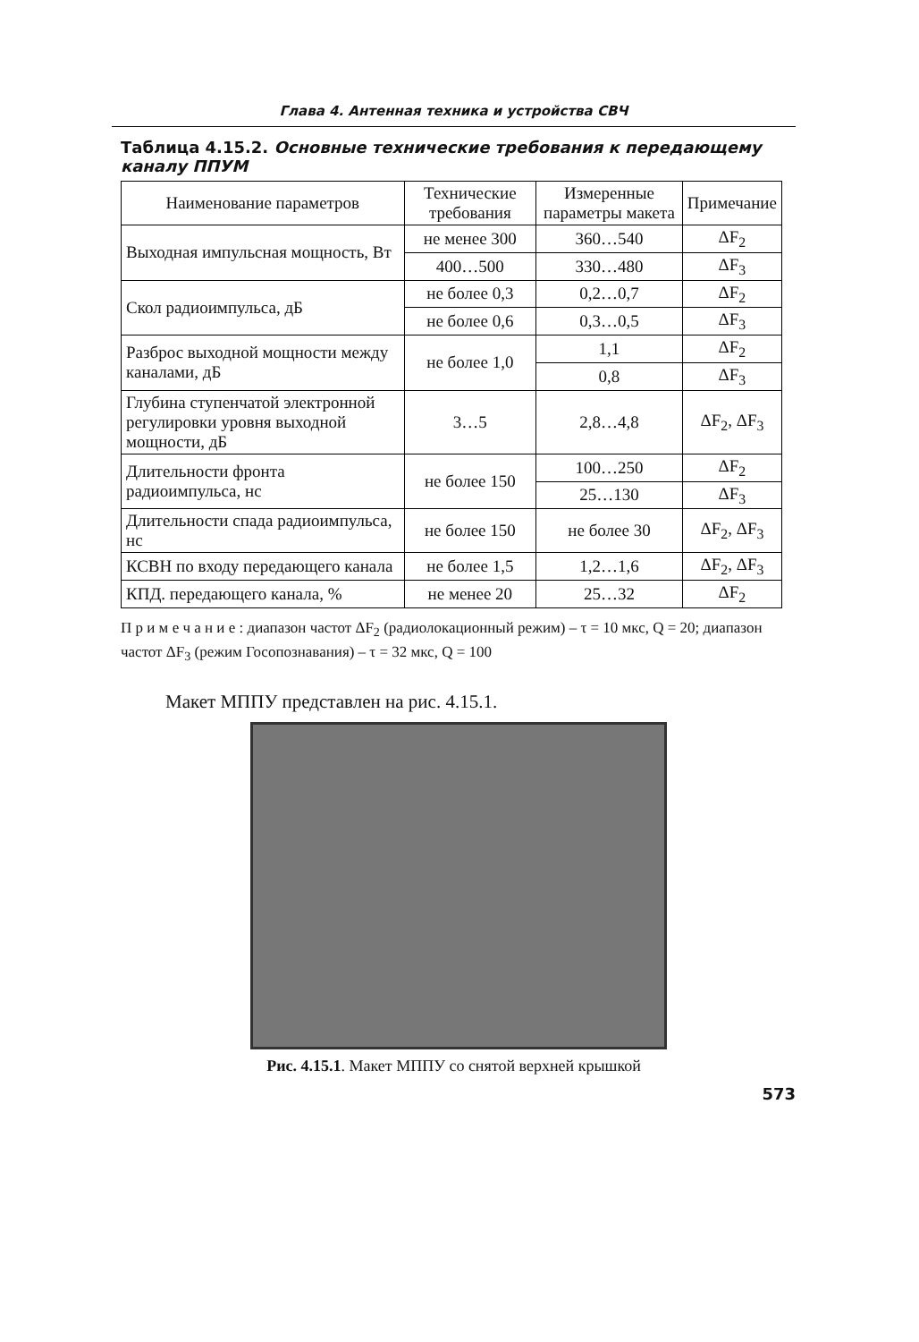Глава 4. Антенная техника и устройства СВЧ
Таблица 4.15.2. Основные технические требования к передающему каналу ППУМ
| Наименование параметров | Технические требования | Измеренные параметры макета | Примечание |
| --- | --- | --- | --- |
| Выходная импульсная мощность, Вт | не менее 300 | 360…540 | ΔF<sub>2</sub> |
| | 400…500 | 330…480 | ΔF<sub>3</sub> |
| Скол радиоимпульса, дБ | не более 0,3 | 0,2…0,7 | ΔF<sub>2</sub> |
| | не более 0,6 | 0,3…0,5 | ΔF<sub>3</sub> |
| Разброс выходной мощности между каналами, дБ | не более 1,0 | 1,1 | ΔF<sub>2</sub> |
| | | 0,8 | ΔF<sub>3</sub> |
| Глубина ступенчатой электронной регулировки уровня выходной мощности, дБ | 3…5 | 2,8…4,8 | ΔF<sub>2</sub>, ΔF<sub>3</sub> |
| Длительности фронта радиоимпульса, нс | не более 150 | 100…250 | ΔF<sub>2</sub> |
| | | 25…130 | ΔF<sub>3</sub> |
| Длительности спада радиоимпульса, нс | не более 150 | не более 30 | ΔF<sub>2</sub>, ΔF<sub>3</sub> |
| КСВН по входу передающего канала | не более 1,5 | 1,2…1,6 | ΔF<sub>2</sub>, ΔF<sub>3</sub> |
| КПД. передающего канала, % | не менее 20 | 25…32 | ΔF<sub>2</sub> |
П р и м е ч а н и е : диапазон частот ΔF<sub>2</sub> (радиолокационный режим) – τ = 10 мкс, Q = 20; диапазон частот ΔF<sub>3</sub> (режим Госопознавания) – τ = 32 мкс, Q = 100
Макет МППУ представлен на рис. 4.15.1.
Рис. 4.15.1. Макет МППУ со снятой верхней крышкой
573